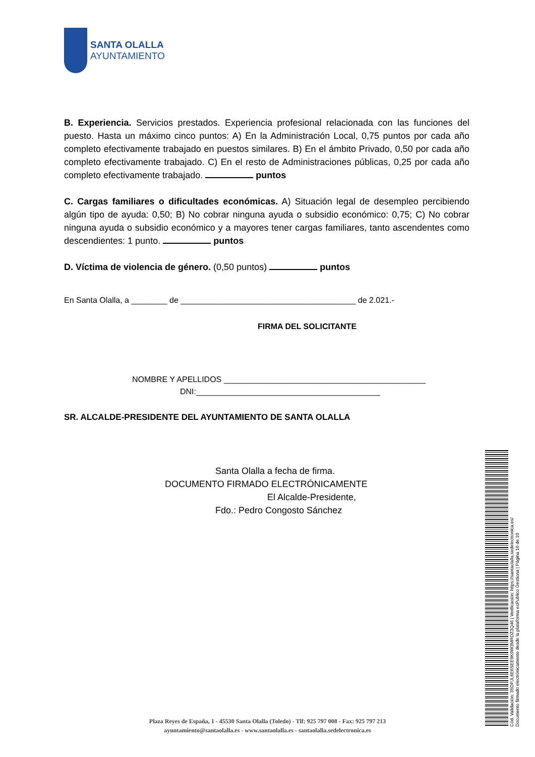SANTA OLALLA
AYUNTAMIENTO
B. Experiencia. Servicios prestados. Experiencia profesional relacionada con las funciones del puesto. Hasta un máximo cinco puntos: A) En la Administración Local, 0,75 puntos por cada año completo efectivamente trabajado en puestos similares. B) En el ámbito Privado, 0,50 por cada año completo efectivamente trabajado. C) En el resto de Administraciones públicas, 0,25 por cada año completo efectivamente trabajado. puntos
C. Cargas familiares o dificultades económicas. A) Situación legal de desempleo percibiendo algún tipo de ayuda: 0,50; B) No cobrar ninguna ayuda o subsidio económico: 0,75; C) No cobrar ninguna ayuda o subsidio económico y a mayores tener cargas familiares, tanto ascendentes como descendientes: 1 punto. puntos
D. Víctima de violencia de género. (0,50 puntos) puntos
En Santa Olalla, a ________ de _______________________________________ de 2.021.-
FIRMA DEL SOLICITANTE
NOMBRE Y APELLIDOS _____________________________________________
DNI:_________________________________________
SR. ALCALDE-PRESIDENTE DEL AYUNTAMIENTO DE SANTA OLALLA
Santa Olalla a fecha de firma.
DOCUMENTO FIRMADO ELECTRÓNICAMENTE
El Alcalde-Presidente,
Fdo.: Pedro Congosto Sánchez
Cód. Validación: 35DPJL6E6SEE9K9W3MRDZ3Q46 | Verificación: https://santaolalla.sedelectronica.es/
Documento firmado electrónicamente desde la plataforma esPublico Gestiona | Página 10 de 10
Plaza Reyes de España, 1 - 45530 Santa Olalla (Toledo) - Tlf: 925 797 008 - Fax: 925 797 213
ayuntamiento@santaolalla.es - www.santaolalla.es - santaolalla.sedelectronica.es